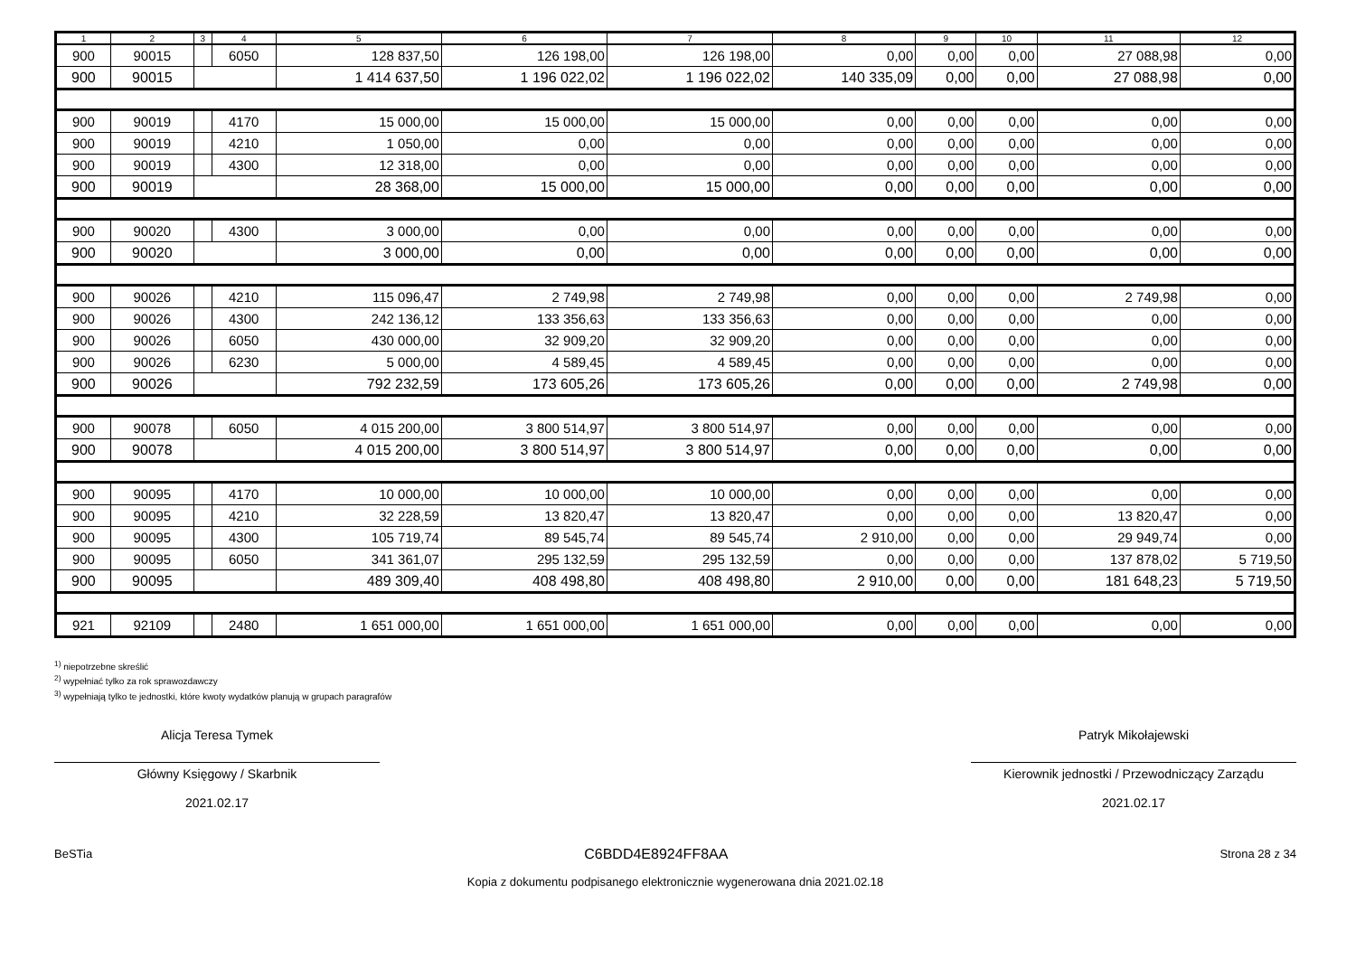| 1 | 2 | 3 | 4 | 5 | 6 | 7 | 8 | 9 | 10 | 11 | 12 |
| --- | --- | --- | --- | --- | --- | --- | --- | --- | --- | --- | --- |
| 900 | 90015 | | 6050 | 128 837,50 | 126 198,00 | 126 198,00 | 0,00 | 0,00 | 0,00 | 27 088,98 | 0,00 |
| 900 | 90015 | | | 1 414 637,50 | 1 196 022,02 | 1 196 022,02 | 140 335,09 | 0,00 | 0,00 | 27 088,98 | 0,00 |
| 900 | 90019 | | 4170 | 15 000,00 | 15 000,00 | 15 000,00 | 0,00 | 0,00 | 0,00 | 0,00 | 0,00 |
| 900 | 90019 | | 4210 | 1 050,00 | 0,00 | 0,00 | 0,00 | 0,00 | 0,00 | 0,00 | 0,00 |
| 900 | 90019 | | 4300 | 12 318,00 | 0,00 | 0,00 | 0,00 | 0,00 | 0,00 | 0,00 | 0,00 |
| 900 | 90019 | | | 28 368,00 | 15 000,00 | 15 000,00 | 0,00 | 0,00 | 0,00 | 0,00 | 0,00 |
| 900 | 90020 | | 4300 | 3 000,00 | 0,00 | 0,00 | 0,00 | 0,00 | 0,00 | 0,00 | 0,00 |
| 900 | 90020 | | | 3 000,00 | 0,00 | 0,00 | 0,00 | 0,00 | 0,00 | 0,00 | 0,00 |
| 900 | 90026 | | 4210 | 115 096,47 | 2 749,98 | 2 749,98 | 0,00 | 0,00 | 0,00 | 2 749,98 | 0,00 |
| 900 | 90026 | | 4300 | 242 136,12 | 133 356,63 | 133 356,63 | 0,00 | 0,00 | 0,00 | 0,00 | 0,00 |
| 900 | 90026 | | 6050 | 430 000,00 | 32 909,20 | 32 909,20 | 0,00 | 0,00 | 0,00 | 0,00 | 0,00 |
| 900 | 90026 | | 6230 | 5 000,00 | 4 589,45 | 4 589,45 | 0,00 | 0,00 | 0,00 | 0,00 | 0,00 |
| 900 | 90026 | | | 792 232,59 | 173 605,26 | 173 605,26 | 0,00 | 0,00 | 0,00 | 2 749,98 | 0,00 |
| 900 | 90078 | | 6050 | 4 015 200,00 | 3 800 514,97 | 3 800 514,97 | 0,00 | 0,00 | 0,00 | 0,00 | 0,00 |
| 900 | 90078 | | | 4 015 200,00 | 3 800 514,97 | 3 800 514,97 | 0,00 | 0,00 | 0,00 | 0,00 | 0,00 |
| 900 | 90095 | | 4170 | 10 000,00 | 10 000,00 | 10 000,00 | 0,00 | 0,00 | 0,00 | 0,00 | 0,00 |
| 900 | 90095 | | 4210 | 32 228,59 | 13 820,47 | 13 820,47 | 0,00 | 0,00 | 0,00 | 13 820,47 | 0,00 |
| 900 | 90095 | | 4300 | 105 719,74 | 89 545,74 | 89 545,74 | 2 910,00 | 0,00 | 0,00 | 29 949,74 | 0,00 |
| 900 | 90095 | | 6050 | 341 361,07 | 295 132,59 | 295 132,59 | 0,00 | 0,00 | 0,00 | 137 878,02 | 5 719,50 |
| 900 | 90095 | | | 489 309,40 | 408 498,80 | 408 498,80 | 2 910,00 | 0,00 | 0,00 | 181 648,23 | 5 719,50 |
| 921 | 92109 | | 2480 | 1 651 000,00 | 1 651 000,00 | 1 651 000,00 | 0,00 | 0,00 | 0,00 | 0,00 | 0,00 |
<sup>1)</sup> niepotrzebne skreślić
<sup>2)</sup> wypełniać tylko za rok sprawozdawczy
<sup>3)</sup> wypełniają tylko te jednostki, które kwoty wydatków planują w grupach paragrafów
Alicja Teresa Tymek
Główny Księgowy / Skarbnik
2021.02.17
Patryk Mikołajewski
Kierownik jednostki / Przewodniczący Zarządu
2021.02.17
BeSTia C6BDD4E8924FF8AA Strona 28 z 34
Kopia z dokumentu podpisanego elektronicznie wygenerowana dnia 2021.02.18